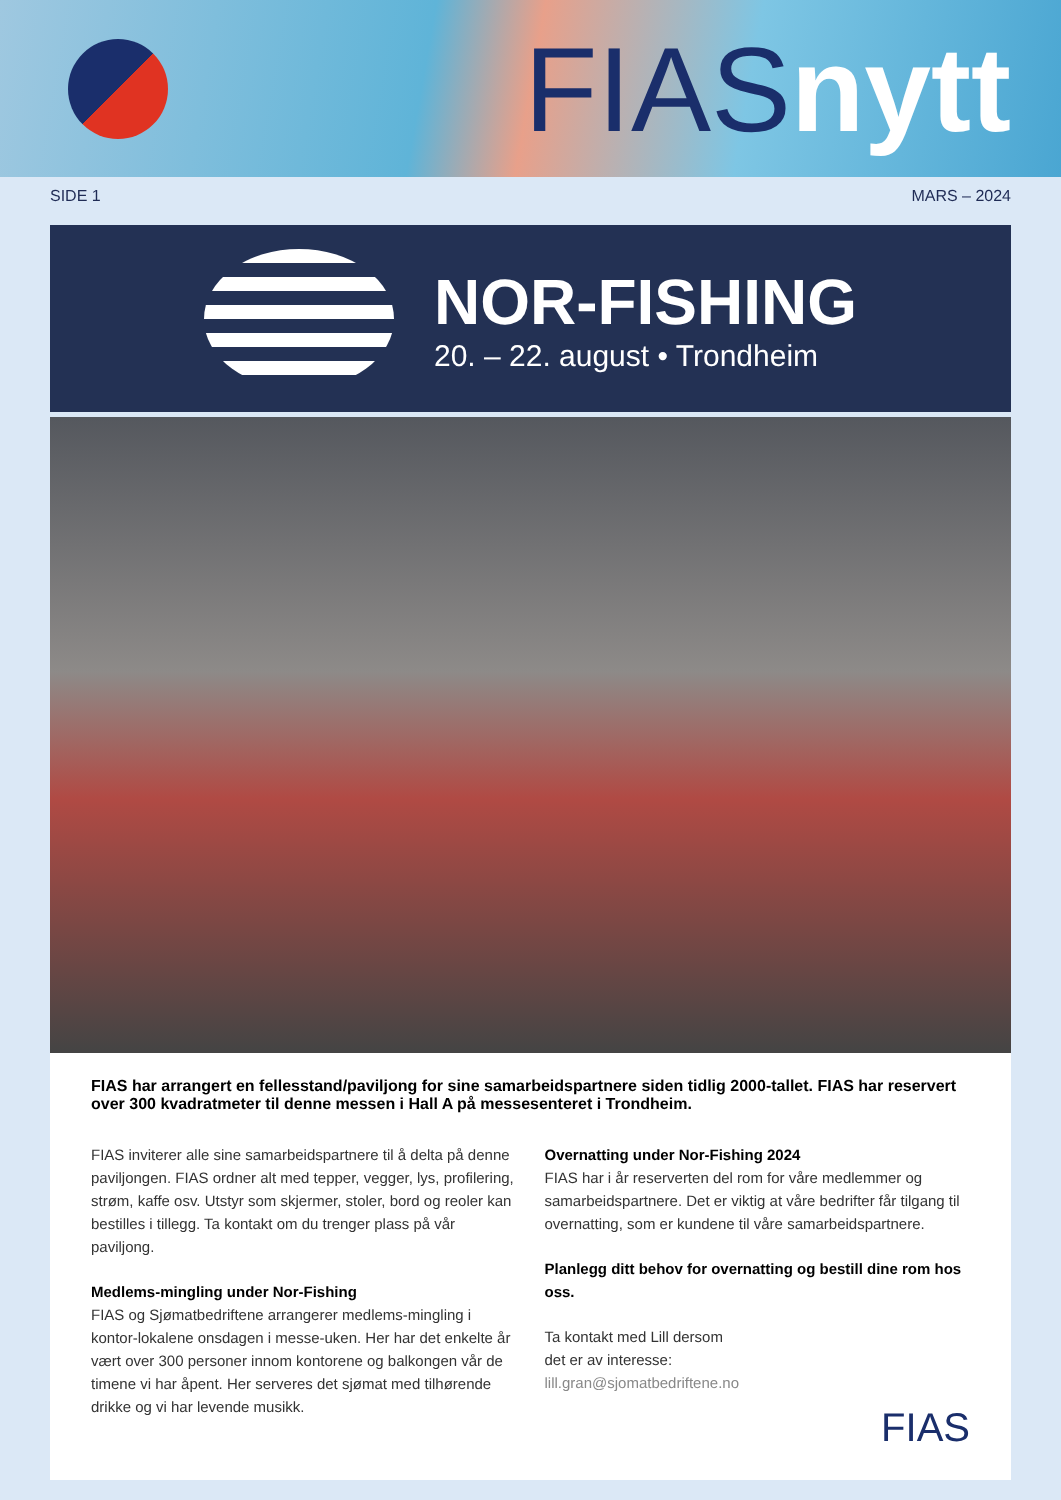FIAS nytt
SIDE 1 MARS – 2024
NOR-FISHING
20. – 22. august • Trondheim
FIAS har arrangert en fellesstand/paviljong for sine samarbeidspartnere siden tidlig 2000-tallet. FIAS har reservert over 300 kvadratmeter til denne messen i Hall A på messesenteret i Trondheim.
FIAS inviterer alle sine samarbeidspartnere til å delta på denne paviljongen. FIAS ordner alt med tepper, vegger, lys, profilering, strøm, kaffe osv. Utstyr som skjermer, stoler, bord og reoler kan bestilles i tillegg. Ta kontakt om du trenger plass på vår paviljong.
Medlems-mingling under Nor-Fishing
FIAS og Sjømatbedriftene arrangerer medlems-mingling i kontor-lokalene onsdagen i messe-uken. Her har det enkelte år vært over 300 personer innom kontorene og balkongen vår de timene vi har åpent. Her serveres det sjømat med tilhørende drikke og vi har levende musikk.
Overnatting under Nor-Fishing 2024
FIAS har i år reserverten del rom for våre medlemmer og samarbeidspartnere. Det er viktig at våre bedrifter får tilgang til overnatting, som er kundene til våre samarbeidspartnere.
Planlegg ditt behov for overnatting og bestill dine rom hos oss.
Ta kontakt med Lill dersom
det er av interesse:
lill.gran@sjomatbedriftene.no
FIAS